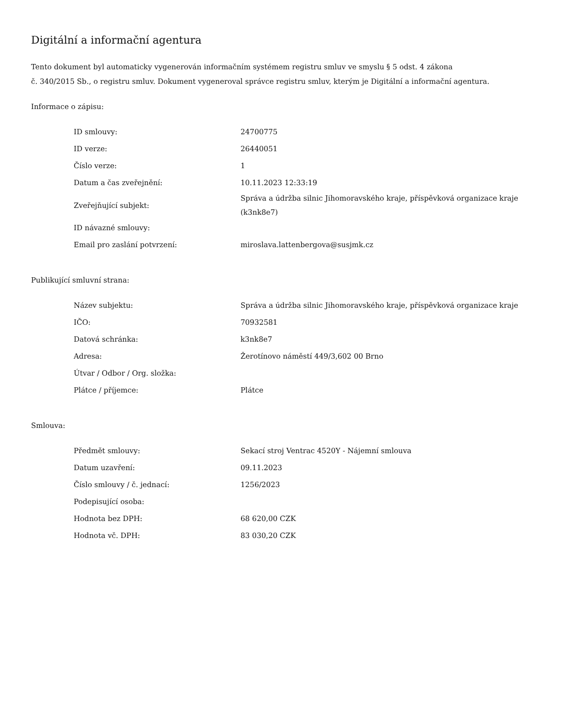Digitální a informační agentura
Tento dokument byl automaticky vygenerován informačním systémem registru smluv ve smyslu § 5 odst. 4 zákona
č. 340/2015 Sb., o registru smluv. Dokument vygeneroval správce registru smluv, kterým je Digitální a informační agentura.
Informace o zápisu:
| ID smlouvy: | 24700775 |
| ID verze: | 26440051 |
| Číslo verze: | 1 |
| Datum a čas zveřejnění: | 10.11.2023 12:33:19 |
| Zveřejňující subjekt: | Správa a údržba silnic Jihomoravského kraje, příspěvková organizace kraje (k3nk8e7) |
| ID návazné smlouvy: | |
| Email pro zaslání potvrzení: | miroslava.lattenbergova@susjmk.cz |
Publikující smluvní strana:
| Název subjektu: | Správa a údržba silnic Jihomoravského kraje, příspěvková organizace kraje |
| IČO: | 70932581 |
| Datová schránka: | k3nk8e7 |
| Adresa: | Žerotínovo náměstí 449/3,602 00 Brno |
| Útvar / Odbor / Org. složka: | |
| Plátce / příjemce: | Plátce |
Smlouva:
| Předmět smlouvy: | Sekací stroj Ventrac 4520Y - Nájemní smlouva |
| Datum uzavření: | 09.11.2023 |
| Číslo smlouvy / č. jednací: | 1256/2023 |
| Podepisující osoba: | |
| Hodnota bez DPH: | 68 620,00 CZK |
| Hodnota vč. DPH: | 83 030,20 CZK |